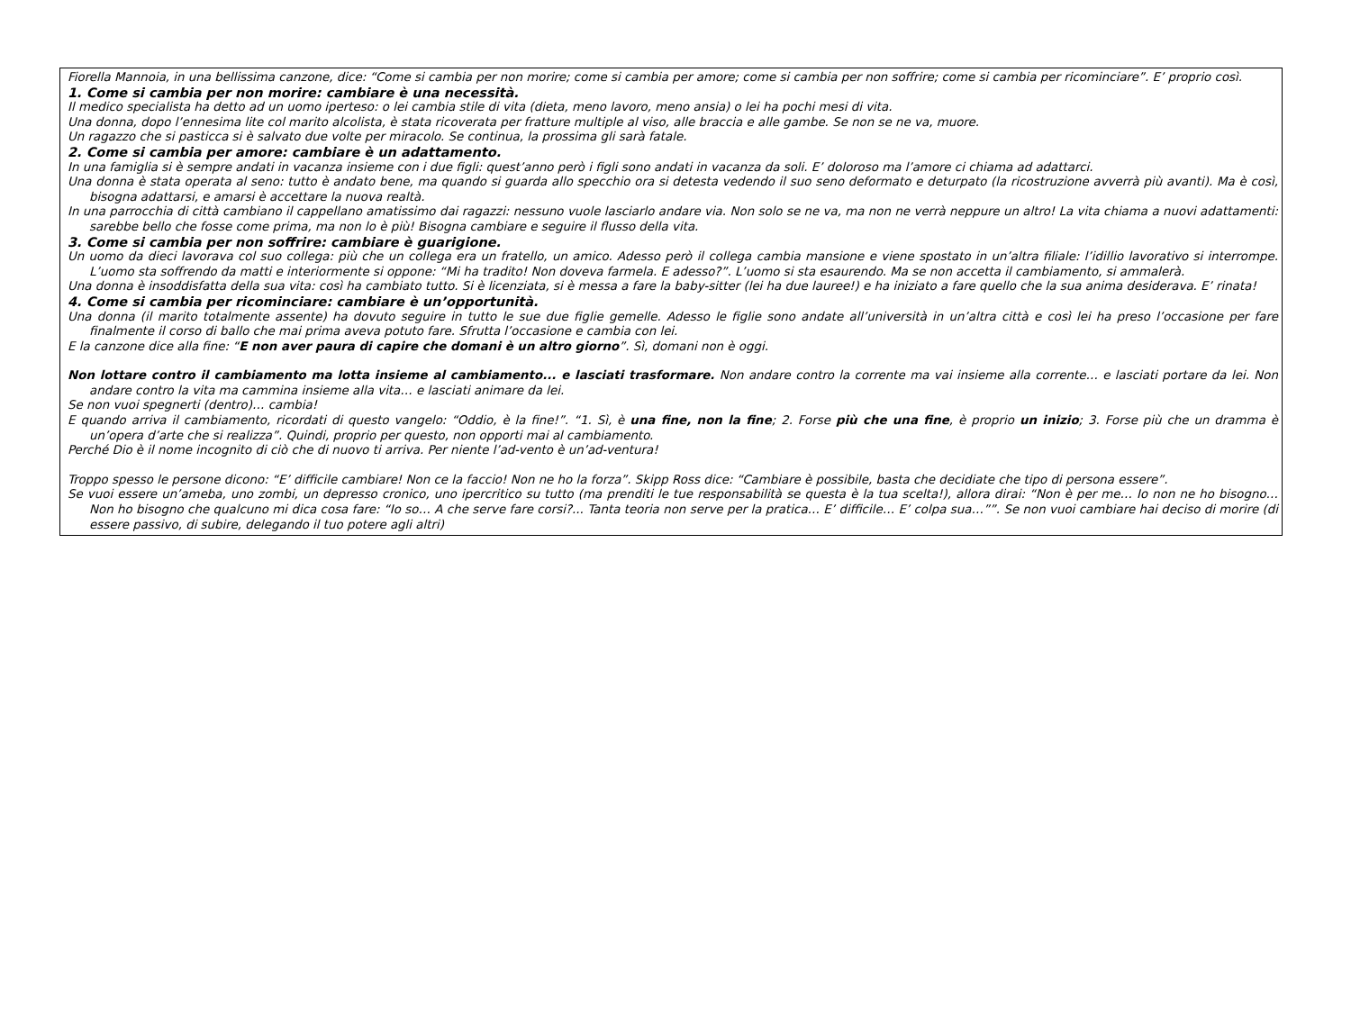Fiorella Mannoia, in una bellissima canzone, dice: “Come si cambia per non morire; come si cambia per amore; come si cambia per non soffrire; come si cambia per ricominciare”. E’ proprio così.
1. Come si cambia per non morire: cambiare è una necessità.
Il medico specialista ha detto ad un uomo iperteso: o lei cambia stile di vita (dieta, meno lavoro, meno ansia) o lei ha pochi mesi di vita.
Una donna, dopo l’ennesima lite col marito alcolista, è stata ricoverata per fratture multiple al viso, alle braccia e alle gambe. Se non se ne va, muore.
Un ragazzo che si pasticca si è salvato due volte per miracolo. Se continua, la prossima gli sarà fatale.
2. Come si cambia per amore: cambiare è un adattamento.
In una famiglia si è sempre andati in vacanza insieme con i due figli: quest’anno però i figli sono andati in vacanza da soli. E’ doloroso ma l’amore ci chiama ad adattarci.
Una donna è stata operata al seno: tutto è andato bene, ma quando si guarda allo specchio ora si detesta vedendo il suo seno deformato e deturpato (la ricostruzione avverrà più avanti). Ma è così, bisogna adattarsi, e amarsi è accettare la nuova realtà.
In una parrocchia di città cambiano il cappellano amatissimo dai ragazzi: nessuno vuole lasciarlo andare via. Non solo se ne va, ma non ne verrà neppure un altro! La vita chiama a nuovi adattamenti: sarebbe bello che fosse come prima, ma non lo è più! Bisogna cambiare e seguire il flusso della vita.
3. Come si cambia per non soffrire: cambiare è guarigione.
Un uomo da dieci lavorava col suo collega: più che un collega era un fratello, un amico. Adesso però il collega cambia mansione e viene spostato in un’altra filiale: l’idillio lavorativo si interrompe. L’uomo sta soffrendo da matti e interiormente si oppone: “Mi ha tradito! Non doveva farmela. E adesso?”. L’uomo si sta esaurendo. Ma se non accetta il cambiamento, si ammalerà.
Una donna è insoddisfatta della sua vita: così ha cambiato tutto. Si è licenziata, si è messa a fare la baby-sitter (lei ha due lauree!) e ha iniziato a fare quello che la sua anima desiderava. E’ rinata!
4. Come si cambia per ricominciare: cambiare è un’opportunità.
Una donna (il marito totalmente assente) ha dovuto seguire in tutto le sue due figlie gemelle. Adesso le figlie sono andate all’università in un’altra città e così lei ha preso l’occasione per fare finalmente il corso di ballo che mai prima aveva potuto fare. Sfrutta l’occasione e cambia con lei.
E la canzone dice alla fine: “E non aver paura di capire che domani è un altro giorno”. Sì, domani non è oggi.
Non lottare contro il cambiamento ma lotta insieme al cambiamento... e lasciati trasformare. Non andare contro la corrente ma vai insieme alla corrente… e lasciati portare da lei. Non andare contro la vita ma cammina insieme alla vita… e lasciati animare da lei.
Se non vuoi spegnerti (dentro)… cambia!
E quando arriva il cambiamento, ricordati di questo vangelo: “Oddio, è la fine!”. “1. Sì, è una fine, non la fine; 2. Forse più che una fine, è proprio un inizio; 3. Forse più che un dramma è un’opera d’arte che si realizza”. Quindi, proprio per questo, non opporti mai al cambiamento.
Perché Dio è il nome incognito di ciò che di nuovo ti arriva. Per niente l’ad-vento è un’ad-ventura!
Troppo spesso le persone dicono: “E’ difficile cambiare! Non ce la faccio! Non ne ho la forza”. Skipp Ross dice: “Cambiare è possibile, basta che decidiate che tipo di persona essere”.
Se vuoi essere un’ameba, uno zombi, un depresso cronico, uno ipercritico su tutto (ma prenditi le tue responsabilità se questa è la tua scelta!), allora dirai: “Non è per me… Io non ne ho bisogno… Non ho bisogno che qualcuno mi dica cosa fare: “Io so… A che serve fare corsi?... Tanta teoria non serve per la pratica… E’ difficile… E’ colpa sua…””. Se non vuoi cambiare hai deciso di morire (di essere passivo, di subire, delegando il tuo potere agli altri)